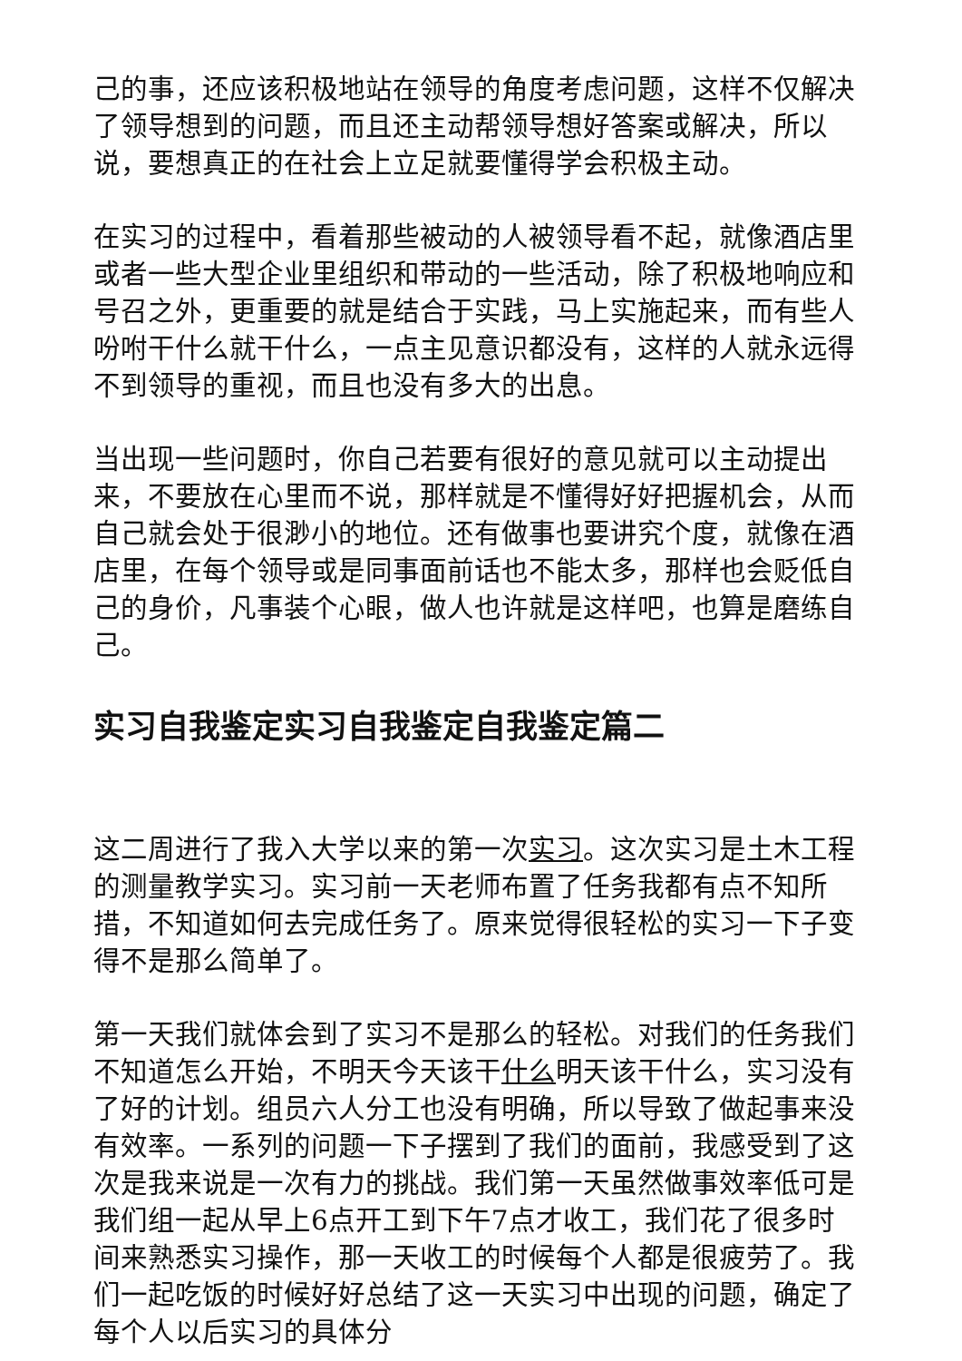己的事，还应该积极地站在领导的角度考虑问题，这样不仅解决了领导想到的问题，而且还主动帮领导想好答案或解决，所以说，要想真正的在社会上立足就要懂得学会积极主动。
在实习的过程中，看着那些被动的人被领导看不起，就像酒店里或者一些大型企业里组织和带动的一些活动，除了积极地响应和号召之外，更重要的就是结合于实践，马上实施起来，而有些人吩咐干什么就干什么，一点主见意识都没有，这样的人就永远得不到领导的重视，而且也没有多大的出息。
当出现一些问题时，你自己若要有很好的意见就可以主动提出来，不要放在心里而不说，那样就是不懂得好好把握机会，从而自己就会处于很渺小的地位。还有做事也要讲究个度，就像在酒店里，在每个领导或是同事面前话也不能太多，那样也会贬低自己的身价，凡事装个心眼，做人也许就是这样吧，也算是磨练自己。
实习自我鉴定实习自我鉴定自我鉴定篇二
这二周进行了我入大学以来的第一次实习。这次实习是土木工程的测量教学实习。实习前一天老师布置了任务我都有点不知所措，不知道如何去完成任务了。原来觉得很轻松的实习一下子变得不是那么简单了。
第一天我们就体会到了实习不是那么的轻松。对我们的任务我们不知道怎么开始，不明天今天该干什么明天该干什么，实习没有了好的计划。组员六人分工也没有明确，所以导致了做起事来没有效率。一系列的问题一下子摆到了我们的面前，我感受到了这次是我来说是一次有力的挑战。我们第一天虽然做事效率低可是我们组一起从早上6点开工到下午7点才收工，我们花了很多时间来熟悉实习操作，那一天收工的时候每个人都是很疲劳了。我们一起吃饭的时候好好总结了这一天实习中出现的问题，确定了每个人以后实习的具体分